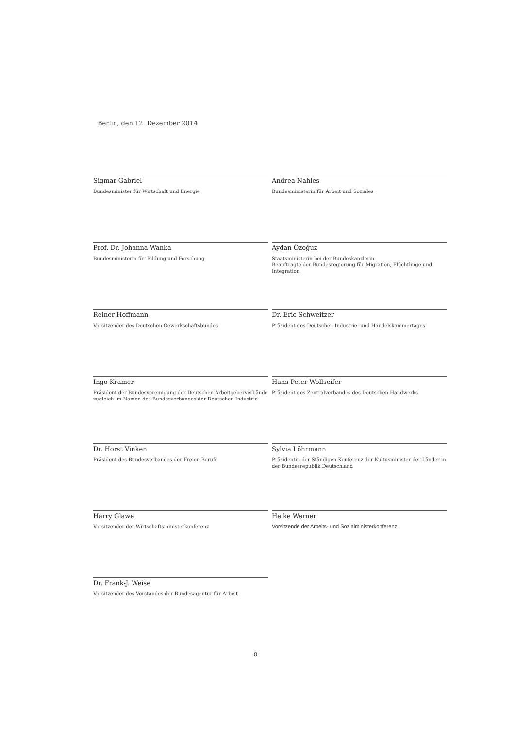Berlin, den 12. Dezember 2014
Sigmar Gabriel
Bundesminister für Wirtschaft und Energie
Prof. Dr. Johanna Wanka
Bundesministerin für Bildung und Forschung
Reiner Hoffmann
Vorsitzender des Deutschen Gewerkschaftsbundes
Ingo Kramer
Präsident der Bundesvereinigung der Deutschen Arbeitgeberverbände
zugleich im Namen des Bundesverbandes der Deutschen Industrie
Dr. Horst Vinken
Präsident des Bundesverbandes der Freien Berufe
Harry Glawe
Vorsitzender der Wirtschaftsministerkonferenz
Dr. Frank-J. Weise
Vorsitzender des Vorstandes der Bundesagentur für Arbeit
Andrea Nahles
Bundesministerin für Arbeit und Soziales
Aydan Özoğuz
Staatsministerin bei der Bundeskanzlerin
Beauftragte der Bundesregierung für Migration, Flüchtlinge und Integration
Dr. Eric Schweitzer
Präsident des Deutschen Industrie- und Handelskammertages
Hans Peter Wollseifer
Präsident des Zentralverbandes des Deutschen Handwerks
Sylvia Löhrmann
Präsidentin der Ständigen Konferenz der Kultusminister der Länder in der Bundesrepublik Deutschland
Heike Werner
Vorsitzende der Arbeits- und Sozialministerkonferenz
8